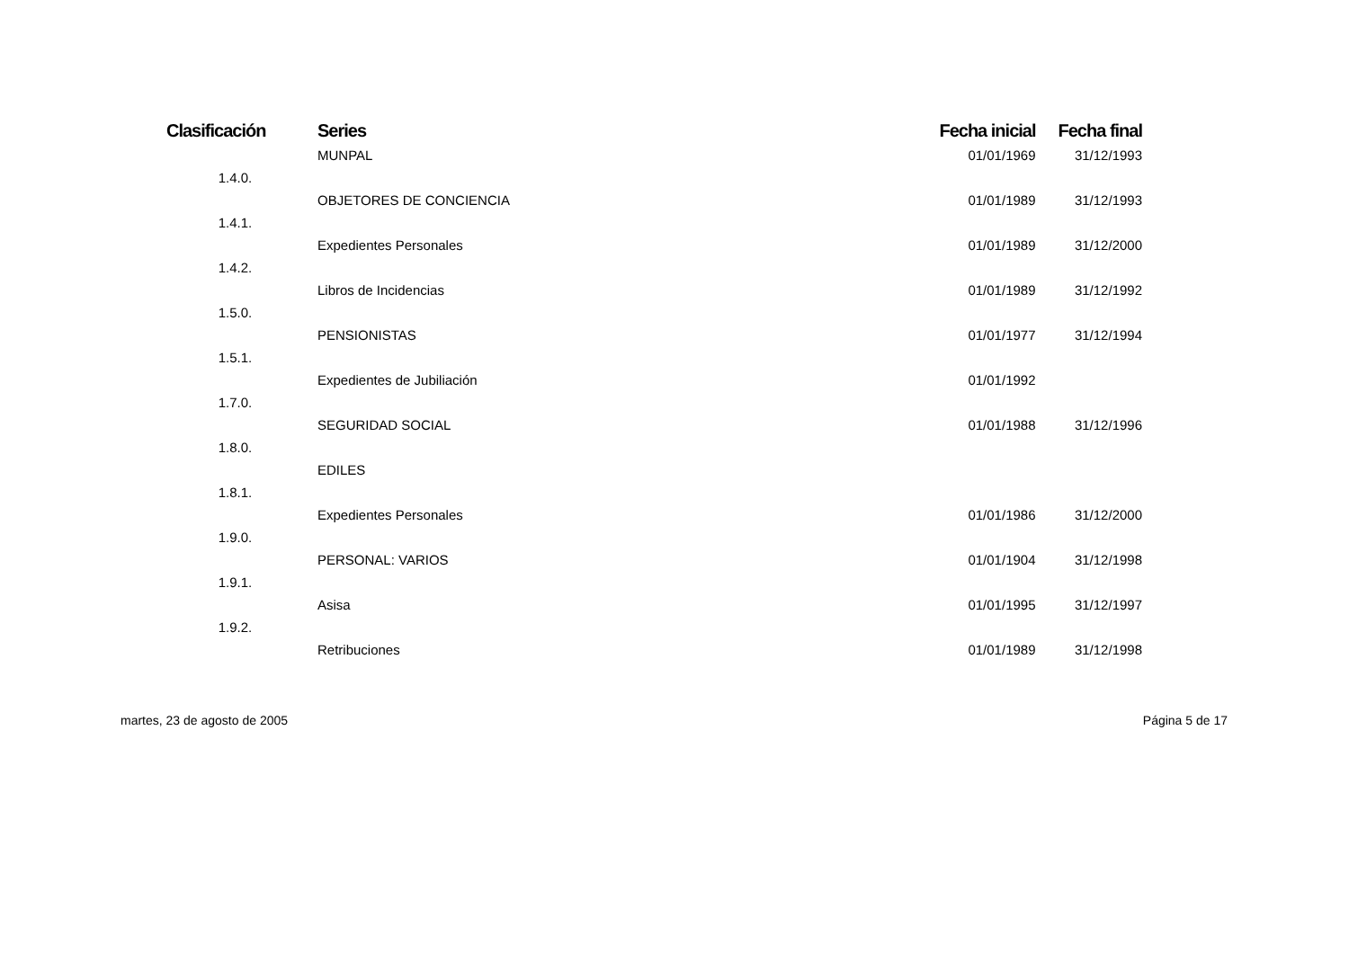| Clasificación | Series | Fecha inicial | Fecha final |
| --- | --- | --- | --- |
| | MUNPAL | 01/01/1969 | 31/12/1993 |
| 1.4.0. | | | |
| | OBJETORES DE CONCIENCIA | 01/01/1989 | 31/12/1993 |
| 1.4.1. | | | |
| | Expedientes Personales | 01/01/1989 | 31/12/2000 |
| 1.4.2. | | | |
| | Libros de Incidencias | 01/01/1989 | 31/12/1992 |
| 1.5.0. | | | |
| | PENSIONISTAS | 01/01/1977 | 31/12/1994 |
| 1.5.1. | | | |
| | Expedientes de Jubiliación | 01/01/1992 | |
| 1.7.0. | | | |
| | SEGURIDAD SOCIAL | 01/01/1988 | 31/12/1996 |
| 1.8.0. | | | |
| | EDILES | | |
| 1.8.1. | | | |
| | Expedientes Personales | 01/01/1986 | 31/12/2000 |
| 1.9.0. | | | |
| | PERSONAL: VARIOS | 01/01/1904 | 31/12/1998 |
| 1.9.1. | | | |
| | Asisa | 01/01/1995 | 31/12/1997 |
| 1.9.2. | | | |
| | Retribuciones | 01/01/1989 | 31/12/1998 |
martes, 23 de agosto de 2005 Página 5 de 17